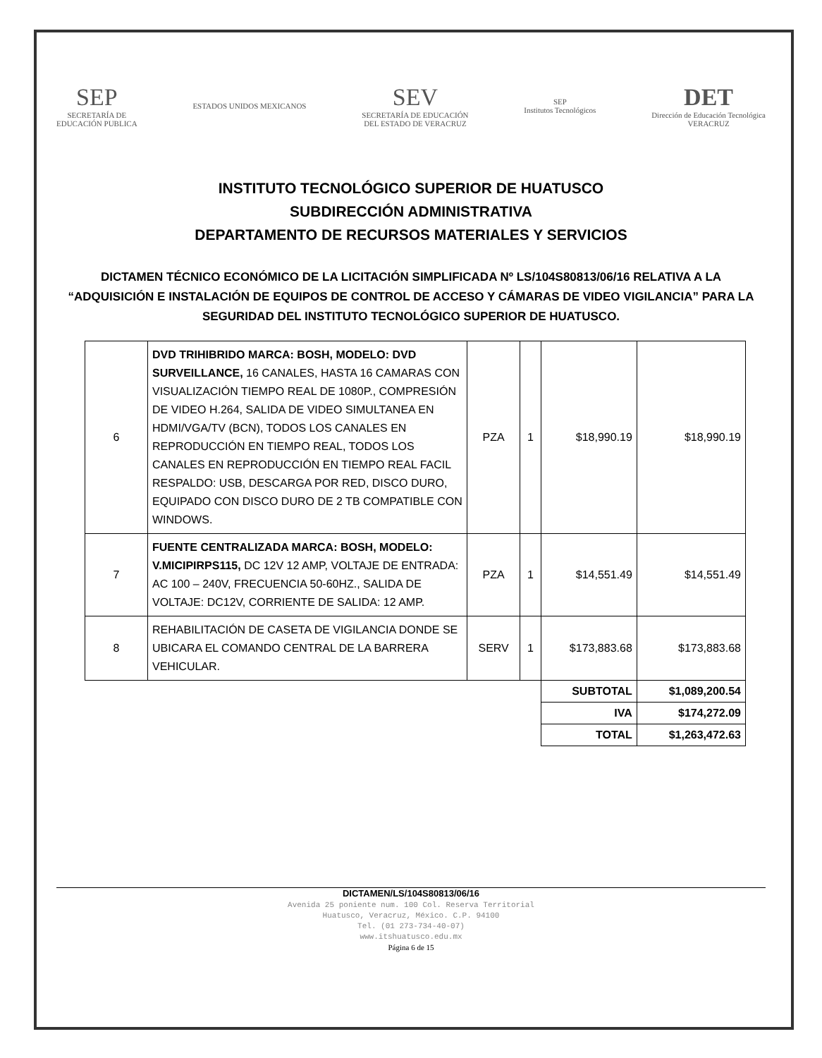SEP
SECRETARÍA DE
EDUCACIÓN PUBLICA
ESTADOS UNIDOS MEXICANOS
SEV
SECRETARÍA DE EDUCACIÓN
DEL ESTADO DE VERACRUZ
SEP
Institutos Tecnológicos
DET
Dirección de Educación Tecnológica
VERACRUZ
INSTITUTO TECNOLÓGICO SUPERIOR DE HUATUSCO
SUBDIRECCIÓN ADMINISTRATIVA
DEPARTAMENTO DE RECURSOS MATERIALES Y SERVICIOS
DICTAMEN TÉCNICO ECONÓMICO DE LA LICITACIÓN SIMPLIFICADA Nº LS/104S80813/06/16 RELATIVA A LA “ADQUISICIÓN E INSTALACIÓN DE EQUIPOS DE CONTROL DE ACCESO Y CÁMARAS DE VIDEO VIGILANCIA” PARA LA SEGURIDAD DEL INSTITUTO TECNOLÓGICO SUPERIOR DE HUATUSCO.
| 6 | DVD TRIHIBRIDO MARCA: BOSH, MODELO: DVD SURVEILLANCE, 16 CANALES, HASTA 16 CAMARAS CON VISUALIZACIÓN TIEMPO REAL DE 1080P., COMPRESIÓN DE VIDEO H.264, SALIDA DE VIDEO SIMULTANEA EN HDMI/VGA/TV (BCN), TODOS LOS CANALES EN REPRODUCCIÓN EN TIEMPO REAL, TODOS LOS CANALES EN REPRODUCCIÓN EN TIEMPO REAL FACIL RESPALDO: USB, DESCARGA POR RED, DISCO DURO, EQUIPADO CON DISCO DURO DE 2 TB COMPATIBLE CON WINDOWS. | PZA | 1 | $18,990.19 | $18,990.19 |
| 7 | FUENTE CENTRALIZADA MARCA: BOSH, MODELO: V.MICIPIRPS115, DC 12V 12 AMP, VOLTAJE DE ENTRADA: AC 100 – 240V, FRECUENCIA 50-60HZ., SALIDA DE VOLTAJE: DC12V, CORRIENTE DE SALIDA: 12 AMP. | PZA | 1 | $14,551.49 | $14,551.49 |
| 8 | REHABILITACIÓN DE CASETA DE VIGILANCIA DONDE SE UBICARA EL COMANDO CENTRAL DE LA BARRERA VEHICULAR. | SERV | 1 | $173,883.68 | $173,883.68 |
| | | | | SUBTOTAL | $1,089,200.54 |
| | | | | IVA | $174,272.09 |
| | | | | TOTAL | $1,263,472.63 |
DICTAMEN/LS/104S80813/06/16
Avenida 25 poniente num. 100 Col. Reserva Territorial
Huatusco, Veracruz, México. C.P. 94100
Tel. (01 273-734-40-07)
www.itshuatusco.edu.mx
Página 6 de 15